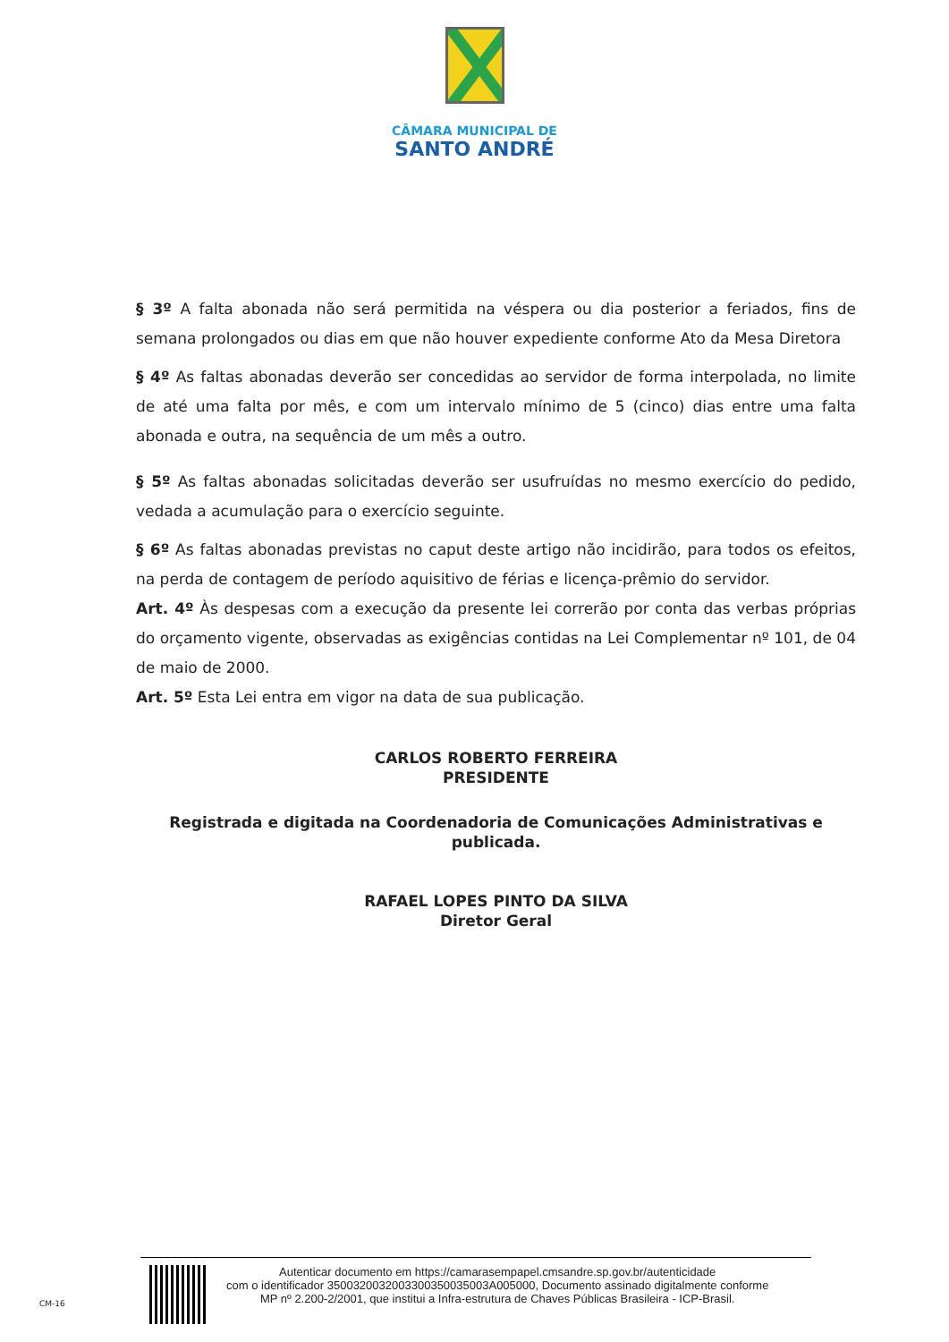CÂMARA MUNICIPAL DE
SANTO ANDRÉ
§ 3º A falta abonada não será permitida na véspera ou dia posterior a feriados, fins de semana prolongados ou dias em que não houver expediente conforme Ato da Mesa Diretora
§ 4º As faltas abonadas deverão ser concedidas ao servidor de forma interpolada, no limite de até uma falta por mês, e com um intervalo mínimo de 5 (cinco) dias entre uma falta abonada e outra, na sequência de um mês a outro.
§ 5º As faltas abonadas solicitadas deverão ser usufruídas no mesmo exercício do pedido, vedada a acumulação para o exercício seguinte.
§ 6º As faltas abonadas previstas no caput deste artigo não incidirão, para todos os efeitos, na perda de contagem de período aquisitivo de férias e licença-prêmio do servidor.
Art. 4º Às despesas com a execução da presente lei correrão por conta das verbas próprias do orçamento vigente, observadas as exigências contidas na Lei Complementar nº 101, de 04 de maio de 2000.
Art. 5º Esta Lei entra em vigor na data de sua publicação.
CARLOS ROBERTO FERREIRA
PRESIDENTE
Registrada e digitada na Coordenadoria de Comunicações Administrativas e publicada.
RAFAEL LOPES PINTO DA SILVA
Diretor Geral
Autenticar documento em https://camarasempapel.cmsandre.sp.gov.br/autenticidade
com o identificador 3500320032003300350035003A005000, Documento assinado digitalmente conforme
MP nº 2.200-2/2001, que institui a Infra-estrutura de Chaves Públicas Brasileira - ICP-Brasil.
CM-16